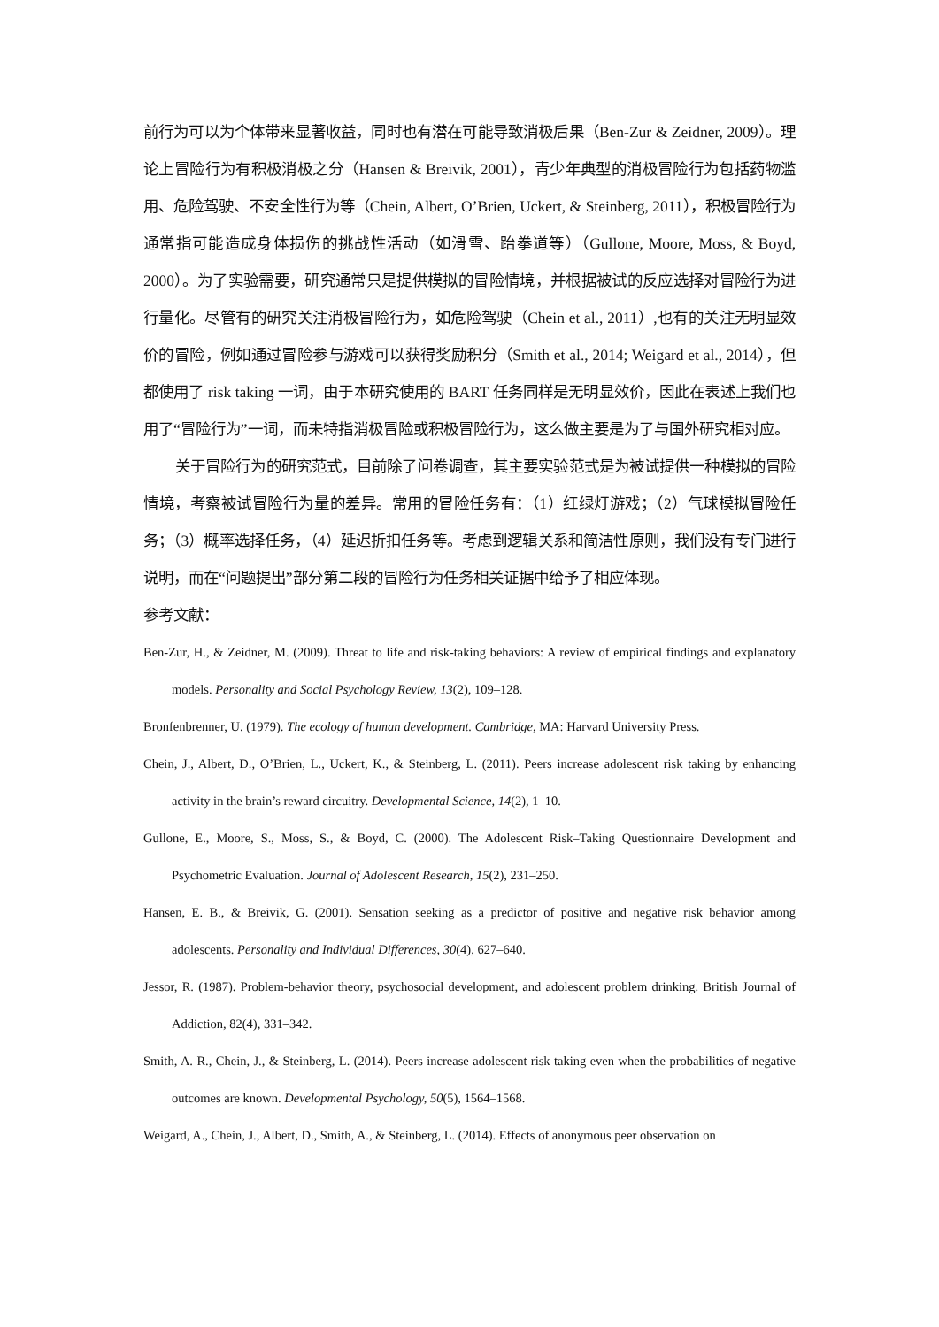前行为可以为个体带来显著收益，同时也有潜在可能导致消极后果（Ben-Zur & Zeidner, 2009）。理论上冒险行为有积极消极之分（Hansen & Breivik, 2001），青少年典型的消极冒险行为包括药物滥用、危险驾驶、不安全性行为等（Chein, Albert, O’Brien, Uckert, & Steinberg, 2011），积极冒险行为通常指可能造成身体损伤的挑战性活动（如滑雪、跆拳道等）（Gullone, Moore, Moss, & Boyd, 2000）。为了实验需要，研究通常只是提供模拟的冒险情境，并根据被试的反应选择对冒险行为进行量化。尽管有的研究关注消极冒险行为，如危险驾驶（Chein et al., 2011）,也有的关注无明显效价的冒险，例如通过冒险参与游戏可以获得奖励积分（Smith et al., 2014; Weigard et al., 2014），但都使用了 risk taking 一词，由于本研究使用的 BART 任务同样是无明显效价，因此在表述上我们也用了“冒险行为”一词，而未特指消极冒险或积极冒险行为，这么做主要是为了与国外研究相对应。
关于冒险行为的研究范式，目前除了问卷调查，其主要实验范式是为被试提供一种模拟的冒险情境，考察被试冒险行为量的差异。常用的冒险任务有：（1）红绿灯游戏；（2）气球模拟冒险任务；（3）概率选择任务，（4）延迟折扣任务等。考虑到逻辑关系和简洁性原则，我们没有专门进行说明，而在“问题提出”部分第二段的冒险行为任务相关证据中给予了相应体现。
参考文献：
Ben-Zur, H., & Zeidner, M. (2009). Threat to life and risk-taking behaviors: A review of empirical findings and explanatory models. Personality and Social Psychology Review, 13(2), 109–128.
Bronfenbrenner, U. (1979). The ecology of human development. Cambridge, MA: Harvard University Press.
Chein, J., Albert, D., O’Brien, L., Uckert, K., & Steinberg, L. (2011). Peers increase adolescent risk taking by enhancing activity in the brain’s reward circuitry. Developmental Science, 14(2), 1–10.
Gullone, E., Moore, S., Moss, S., & Boyd, C. (2000). The Adolescent Risk–Taking Questionnaire Development and Psychometric Evaluation. Journal of Adolescent Research, 15(2), 231–250.
Hansen, E. B., & Breivik, G. (2001). Sensation seeking as a predictor of positive and negative risk behavior among adolescents. Personality and Individual Differences, 30(4), 627–640.
Jessor, R. (1987). Problem-behavior theory, psychosocial development, and adolescent problem drinking. British Journal of Addiction, 82(4), 331–342.
Smith, A. R., Chein, J., & Steinberg, L. (2014). Peers increase adolescent risk taking even when the probabilities of negative outcomes are known. Developmental Psychology, 50(5), 1564–1568.
Weigard, A., Chein, J., Albert, D., Smith, A., & Steinberg, L. (2014). Effects of anonymous peer observation on